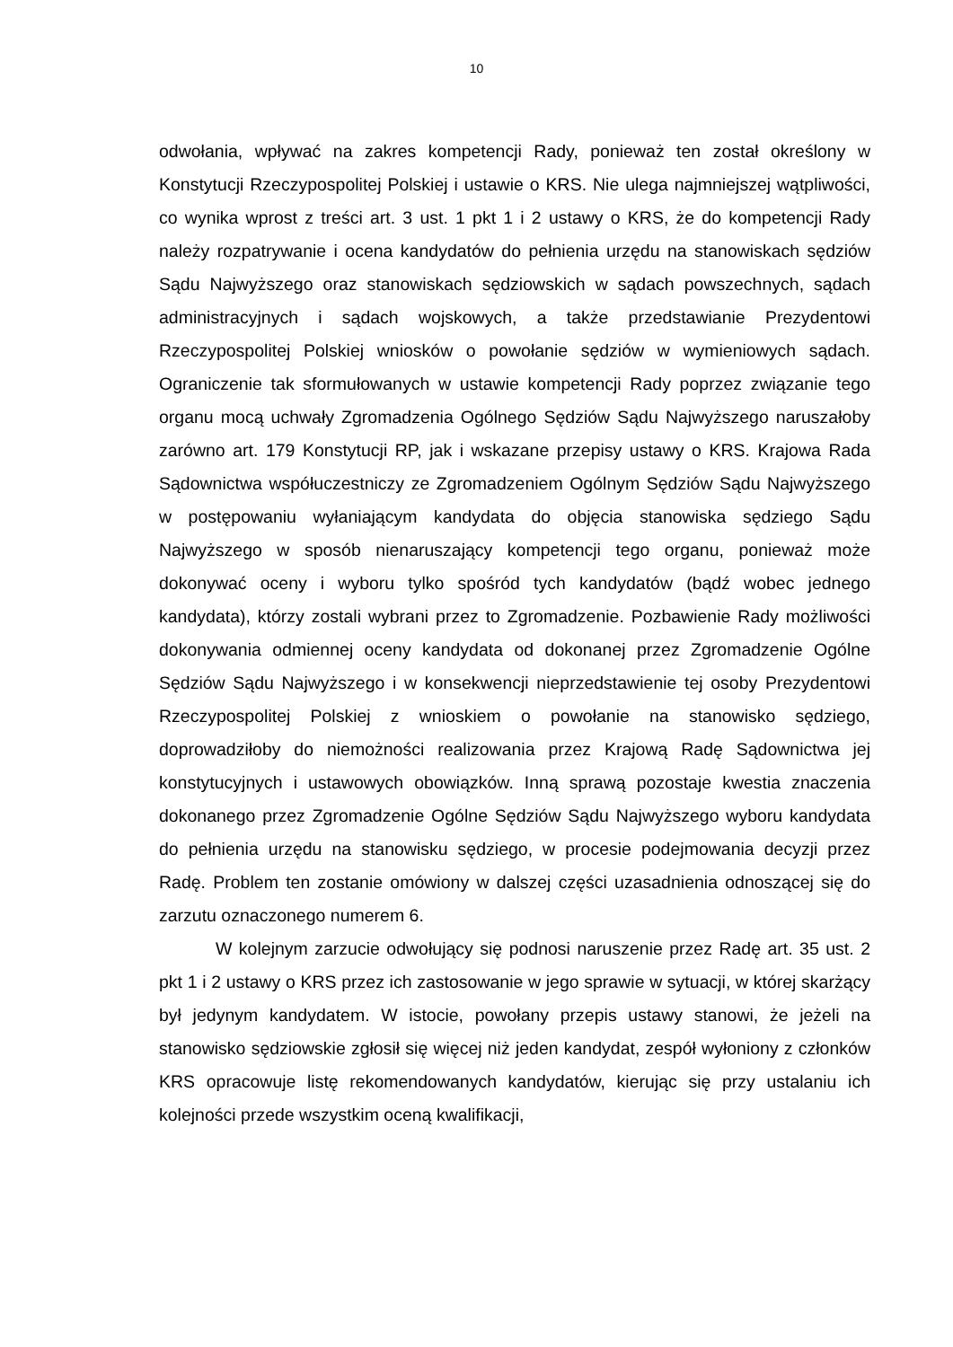10
odwołania, wpływać na zakres kompetencji Rady, ponieważ ten został określony w Konstytucji Rzeczypospolitej Polskiej i ustawie o KRS. Nie ulega najmniejszej wątpliwości, co wynika wprost z treści art. 3 ust. 1 pkt 1 i 2 ustawy o KRS, że do kompetencji Rady należy rozpatrywanie i ocena kandydatów do pełnienia urzędu na stanowiskach sędziów Sądu Najwyższego oraz stanowiskach sędziowskich w sądach powszechnych, sądach administracyjnych i sądach wojskowych, a także przedstawianie Prezydentowi Rzeczypospolitej Polskiej wniosków o powołanie sędziów w wymieniowych sądach. Ograniczenie tak sformułowanych w ustawie kompetencji Rady poprzez związanie tego organu mocą uchwały Zgromadzenia Ogólnego Sędziów Sądu Najwyższego naruszałoby zarówno art. 179 Konstytucji RP, jak i wskazane przepisy ustawy o KRS. Krajowa Rada Sądownictwa współuczestniczy ze Zgromadzeniem Ogólnym Sędziów Sądu Najwyższego w postępowaniu wyłaniającym kandydata do objęcia stanowiska sędziego Sądu Najwyższego w sposób nienaruszający kompetencji tego organu, ponieważ może dokonywać oceny i wyboru tylko spośród tych kandydatów (bądź wobec jednego kandydata), którzy zostali wybrani przez to Zgromadzenie. Pozbawienie Rady możliwości dokonywania odmiennej oceny kandydata od dokonanej przez Zgromadzenie Ogólne Sędziów Sądu Najwyższego i w konsekwencji nieprzedstawienie tej osoby Prezydentowi Rzeczypospolitej Polskiej z wnioskiem o powołanie na stanowisko sędziego, doprowadziłoby do niemożności realizowania przez Krajową Radę Sądownictwa jej konstytucyjnych i ustawowych obowiązków. Inną sprawą pozostaje kwestia znaczenia dokonanego przez Zgromadzenie Ogólne Sędziów Sądu Najwyższego wyboru kandydata do pełnienia urzędu na stanowisku sędziego, w procesie podejmowania decyzji przez Radę. Problem ten zostanie omówiony w dalszej części uzasadnienia odnoszącej się do zarzutu oznaczonego numerem 6.
W kolejnym zarzucie odwołujący się podnosi naruszenie przez Radę art. 35 ust. 2 pkt 1 i 2 ustawy o KRS przez ich zastosowanie w jego sprawie w sytuacji, w której skarżący był jedynym kandydatem. W istocie, powołany przepis ustawy stanowi, że jeżeli na stanowisko sędziowskie zgłosił się więcej niż jeden kandydat, zespół wyłoniony z członków KRS opracowuje listę rekomendowanych kandydatów, kierując się przy ustalaniu ich kolejności przede wszystkim oceną kwalifikacji,